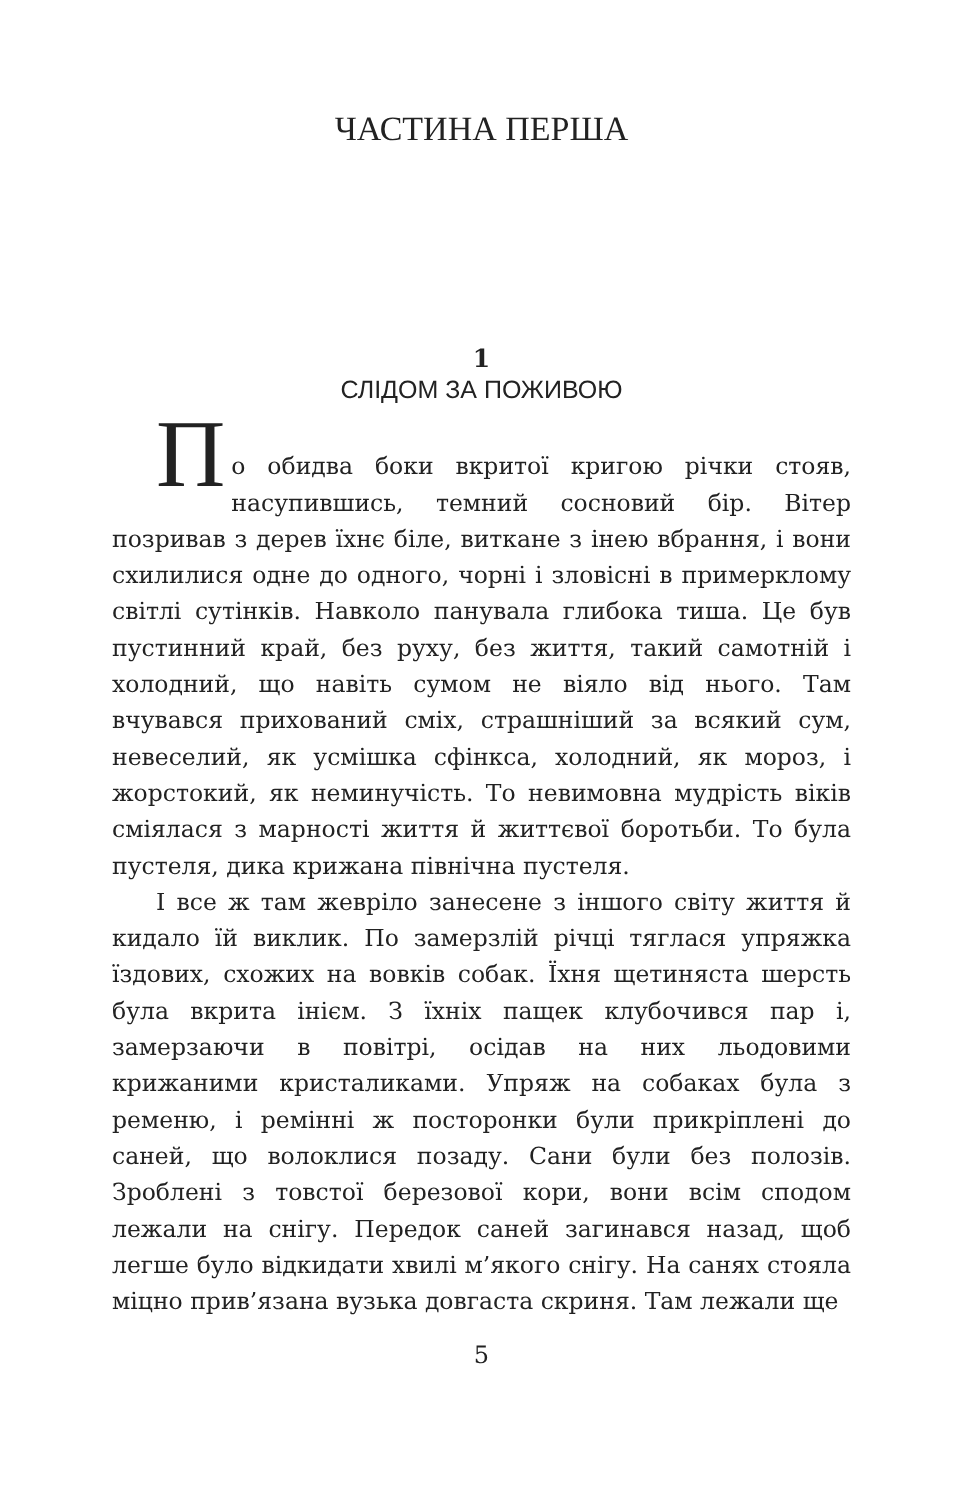ЧАСТИНА ПЕРША
1
СЛІДОМ ЗА ПОЖИВОЮ
П
о обидва боки вкритої кригою річки стояв, насупившись, темний сосновий бір. Вітер позривав з дерев їхнє біле, виткане з інею вбрання, і вони схилилися одне до одного, чорні і зловісні в примеркло­му світлі сутінків. Навколо панувала глибока тиша. Це був пустинний край, без руху, без життя, такий самотній і холодний, що навіть сумом не віяло від нього. Там вчувався прихований сміх, страшніший за всякий сум, невеселий, як усмішка сфінкса, холодний, як мороз, і жорстокий, як неминучість. То невимовна мудрість віків сміялася з марності життя й життєвої боротьби. То була пустеля, дика крижана північна пустеля.
І все ж там жеврiло занесене з іншого світу життя й кидало їй виклик. По замерзлій річці тяглася упряжка їздових, схожих на вовків собак. Їхня щетиняста шерсть була вкрита інієм. З їхніх пащек клубочився пар і, замерзаючи в повітрі, осідав на них льодовими крижаними кристаликами. Упряж на собаках була з ременю, і ремінні ж посторонки були прикріплені до саней, що волоклися позаду. Сани були без полозів. Зроблені з товстої березової кори, вони всім сподом лежали на снігу. Передок саней загинався назад, щоб легше було відкидати хвилі м’якого снігу. На санях стояла міцно прив’язана вузька довгаста скриня. Там лежали ще
5